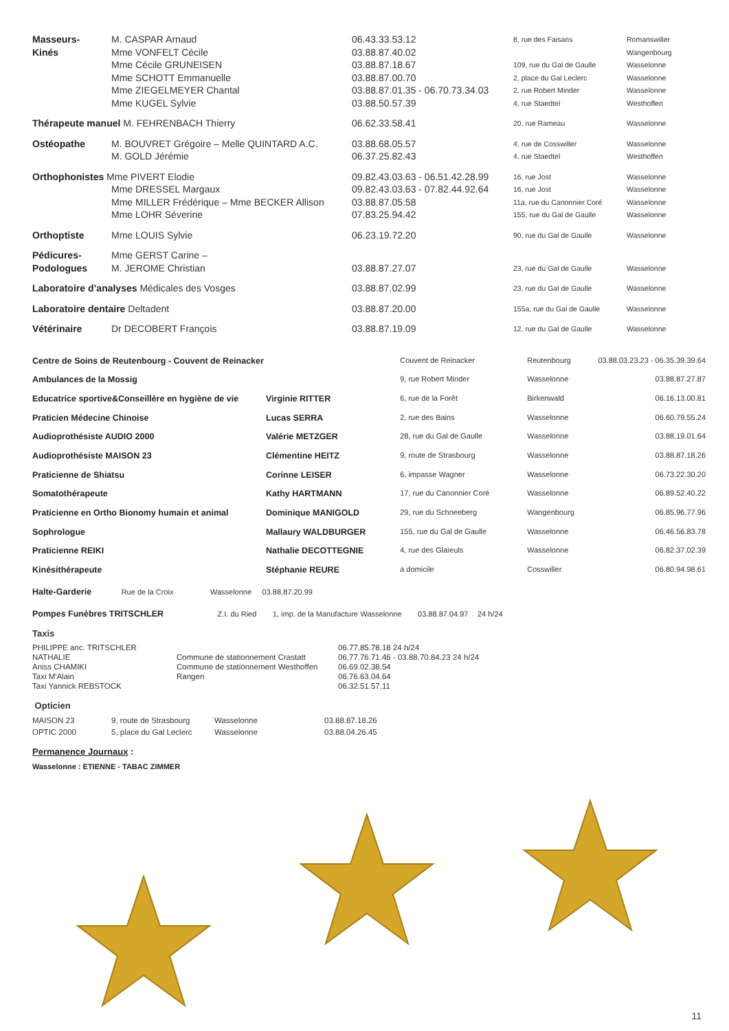| Masseurs- | M. CASPAR Arnaud | 06.43.33.53.12 | 8, rue des Faisans | Romanswiller |
| Kinés | Mme VONFELT Cécile | 03.88.87.40.02 | | Wangenbourg |
| | Mme Cécile GRUNEISEN | 03.88.87.18.67 | 109, rue du Gal de Gaulle | Wasselonne |
| | Mme SCHOTT Emmanuelle | 03.88.87.00.70 | 2, place du Gal Leclerc | Wasselonne |
| | Mme ZIEGELMEYER Chantal | 03.88.87.01.35 - 06.70.73.34.03 | 2, rue Robert Minder | Wasselonne |
| | Mme KUGEL Sylvie | 03.88.50.57.39 | 4, rue Staedtel | Westhoffen |
| Thérapeute manuel M. FEHRENBACH Thierry | | 06.62.33.58.41 | 20, rue Rameau | Wasselonne |
| Ostéopathe | M. BOUVRET Grégoire – Melle QUINTARD A.C. | 03.88.68.05.57 | 4, rue de Cosswiller | Wasselonne |
| | M. GOLD Jérémie | 06.37.25.82.43 | 4, rue Staedtel | Westhoffen |
| Orthophonistes Mme PIVERT Elodie | | 09.82.43.03.63 - 06.51.42.28.99 | 16, rue Jost | Wasselonne |
| | Mme DRESSEL Margaux | 09.82.43.03.63 - 07.82.44.92.64 | 16, rue Jost | Wasselonne |
| | Mme MILLER Frédérique – Mme BECKER Allison | 03.88.87.05.58 | 11a, rue du Canonnier Coré | Wasselonne |
| | Mme LOHR Séverine | 07.83.25.94.42 | 155, rue du Gal de Gaulle | Wasselonne |
| Orthoptiste | Mme LOUIS Sylvie | 06.23.19.72.20 | 90, rue du Gal de Gaulle | Wasselonne |
| Pédicures- | Mme GERST Carine – | | | |
| Podologues | M. JEROME Christian | 03.88.87.27.07 | 23, rue du Gal de Gaulle | Wasselonne |
| Laboratoire d’analyses Médicales des Vosges | | 03.88.87.02.99 | 23, rue du Gal de Gaulle | Wasselonne |
| Laboratoire dentaire Deltadent | | 03.88.87.20.00 | 155a, rue du Gal de Gaulle | Wasselonne |
| Vétérinaire | Dr DECOBERT François | 03.88.87.19.09 | 12, rue du Gal de Gaulle | Wasselonne |
| Centre de Soins de Reutenbourg - Couvent de Reinacker | | Couvent de Reinacker | Reutenbourg | 03.88.03.23.23 - 06.35.39.39.64 |
| Ambulances de la Mossig | | 9, rue Robert Minder | Wasselonne | 03.88.87.27.87 |
| Educatrice sportive&Conseillère en hygiène de vie | Virginie RITTER | 6, rue de la Forêt | Birkenwald | 06.16.13.00.81 |
| Praticien Médecine Chinoise | Lucas SERRA | 2, rue des Bains | Wasselonne | 06.60.79.55.24 |
| Audioprothésiste AUDIO 2000 | Valérie METZGER | 28, rue du Gal de Gaulle | Wasselonne | 03.88.19.01.64 |
| Audioprothésiste MAISON 23 | Clémentine HEITZ | 9, route de Strasbourg | Wasselonne | 03.88.87.18.26 |
| Praticienne de Shiatsu | Corinne LEISER | 6, impasse Wagner | Wasselonne | 06.73.22.30.20 |
| Somatothérapeute | Kathy HARTMANN | 17, rue du Canonnier Coré | Wasselonne | 06.89.52.40.22 |
| Praticienne en Ortho Bionomy humain et animal | Dominique MANIGOLD | 29, rue du Schneeberg | Wangenbourg | 06.85.96.77.96 |
| Sophrologue | Mallaury WALDBURGER | 155, rue du Gal de Gaulle | Wasselonne | 06.46.56.83.78 |
| Praticienne REIKI | Nathalie DECOTTEGNIE | 4, rue des Glaïeuls | Wasselonne | 06.82.37.02.39 |
| Kinésithérapeute | Stéphanie REURE | à domicile | Cosswiller | 06.80.94.98.61 |
Halte-Garderie Rue de la Croix Wasselonne 03.88.87.20.99
Pompes Funèbres TRITSCHLER Z.I. du Ried 1, imp. de la Manufacture Wasselonne 03.88.87.04.97 24 h/24
Taxis
| PHILIPPE anc. TRITSCHLER | | 06.77.85.78.18 24 h/24 |
| NATHALIE | Commune de stationnement Crastatt | 06.77.76.71.46 - 03.88.70.84.23 24 h/24 |
| Aniss CHAMIKI | Commune de stationnement Westhoffen | 06.69.02.38.54 |
| Taxi M'Alain | Rangen | 06.76.63.04.64 |
| Taxi Yannick REBSTOCK | | 06.32.51.57.11 |
Opticien
| MAISON 23 | 9, route de Strasbourg | Wasselonne | 03.88.87.18.26 |
| OPTIC 2000 | 5, place du Gal Leclerc | Wasselonne | 03.88.04.26.45 |
Permanence Journaux :
Wasselonne : ETIENNE - TABAC ZIMMER
11